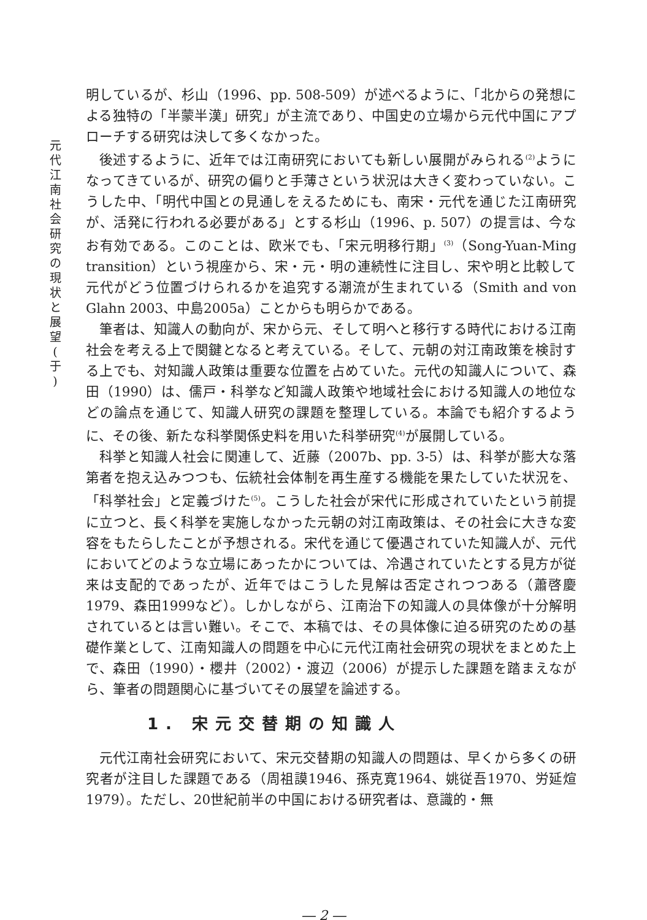元
代
江
南
社
会
研
究
の
現
状
と
展
望
(
于
)
明しているが、杉山（1996、pp. 508-509）が述べるように、「北からの発想による独特の「半蒙半漢」研究」が主流であり、中国史の立場から元代中国にアプローチする研究は決して多くなかった。
後述するように、近年では江南研究においても新しい展開がみられる<sup>(2)</sup>ようになってきているが、研究の偏りと手薄さという状況は大きく変わっていない。こうした中、「明代中国との見通しをえるためにも、南宋・元代を通じた江南研究が、活発に行われる必要がある」とする杉山（1996、p. 507）の提言は、今なお有効である。このことは、欧米でも、「宋元明移行期」<sup>(3)</sup>（Song-Yuan-Ming transition）という視座から、宋・元・明の連続性に注目し、宋や明と比較して元代がどう位置づけられるかを追究する潮流が生まれている（Smith and von Glahn 2003、中島2005a）ことからも明らかである。
筆者は、知識人の動向が、宋から元、そして明へと移行する時代における江南社会を考える上で関鍵となると考えている。そして、元朝の対江南政策を検討する上でも、対知識人政策は重要な位置を占めていた。元代の知識人について、森田（1990）は、儒戸・科挙など知識人政策や地域社会における知識人の地位などの論点を通じて、知識人研究の課題を整理している。本論でも紹介するように、その後、新たな科挙関係史料を用いた科挙研究<sup>(4)</sup>が展開している。
科挙と知識人社会に関連して、近藤（2007b、pp. 3-5）は、科挙が膨大な落第者を抱え込みつつも、伝統社会体制を再生産する機能を果たしていた状況を、「科挙社会」と定義づけた<sup>(5)</sup>。こうした社会が宋代に形成されていたという前提に立つと、長く科挙を実施しなかった元朝の対江南政策は、その社会に大きな変容をもたらしたことが予想される。宋代を通じて優遇されていた知識人が、元代においてどのような立場にあったかについては、冷遇されていたとする見方が従来は支配的であったが、近年ではこうした見解は否定されつつある（蕭啓慶1979、森田1999など）。しかしながら、江南治下の知識人の具体像が十分解明されているとは言い難い。そこで、本稿では、その具体像に迫る研究のための基礎作業として、江南知識人の問題を中心に元代江南社会研究の現状をまとめた上で、森田（1990）・櫻井（2002）・渡辺（2006）が提示した課題を踏まえながら、筆者の問題関心に基づいてその展望を論述する。
1. 宋元交替期の知識人
元代江南社会研究において、宋元交替期の知識人の問題は、早くから多くの研究者が注目した課題である（周祖謨1946、孫克寛1964、姚従吾1970、労延煊1979）。ただし、20世紀前半の中国における研究者は、意識的・無
― 2 ―